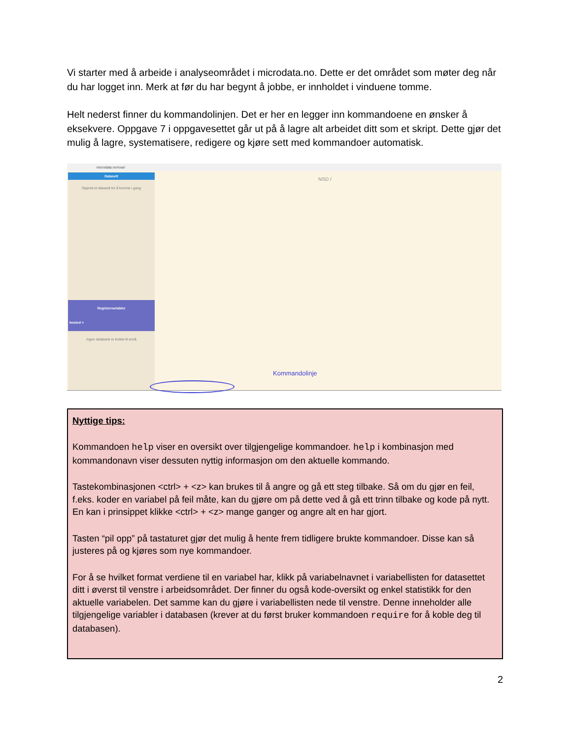Vi starter med å arbeide i analyseområdet i microdata.no. Dette er det området som møter deg når du har logget inn. Merk at før du har begynt å jobbe, er innholdet i vinduene tomme.
Helt nederst finner du kommandolinjen. Det er her en legger inn kommandoene en ønsker å eksekvere. Oppgave 7 i oppgavesettet går ut på å lagre alt arbeidet ditt som et skript. Dette gjør det mulig å lagre, systematisere, redigere og kjøre sett med kommandoer automatisk.
microdata.no/rose/
NSD /
Datasett
Opprett et datasett for å komme i gang
Registervariabler
bosted ×
Ingen databank er koblet til ennå
Kommandolinje
Nyttige tips:
Kommandoen help viser en oversikt over tilgjengelige kommandoer. help i kombinasjon med kommandonavn viser dessuten nyttig informasjon om den aktuelle kommando.
Tastekombinasjonen <ctrl> + <z> kan brukes til å angre og gå ett steg tilbake. Så om du gjør en feil, f.eks. koder en variabel på feil måte, kan du gjøre om på dette ved å gå ett trinn tilbake og kode på nytt. En kan i prinsippet klikke <ctrl> + <z> mange ganger og angre alt en har gjort.
Tasten “pil opp” på tastaturet gjør det mulig å hente frem tidligere brukte kommandoer. Disse kan så justeres på og kjøres som nye kommandoer.
For å se hvilket format verdiene til en variabel har, klikk på variabelnavnet i variabellisten for datasettet ditt i øverst til venstre i arbeidsområdet. Der finner du også kode-oversikt og enkel statistikk for den aktuelle variabelen. Det samme kan du gjøre i variabellisten nede til venstre. Denne inneholder alle tilgjengelige variabler i databasen (krever at du først bruker kommandoen require for å koble deg til databasen).
2